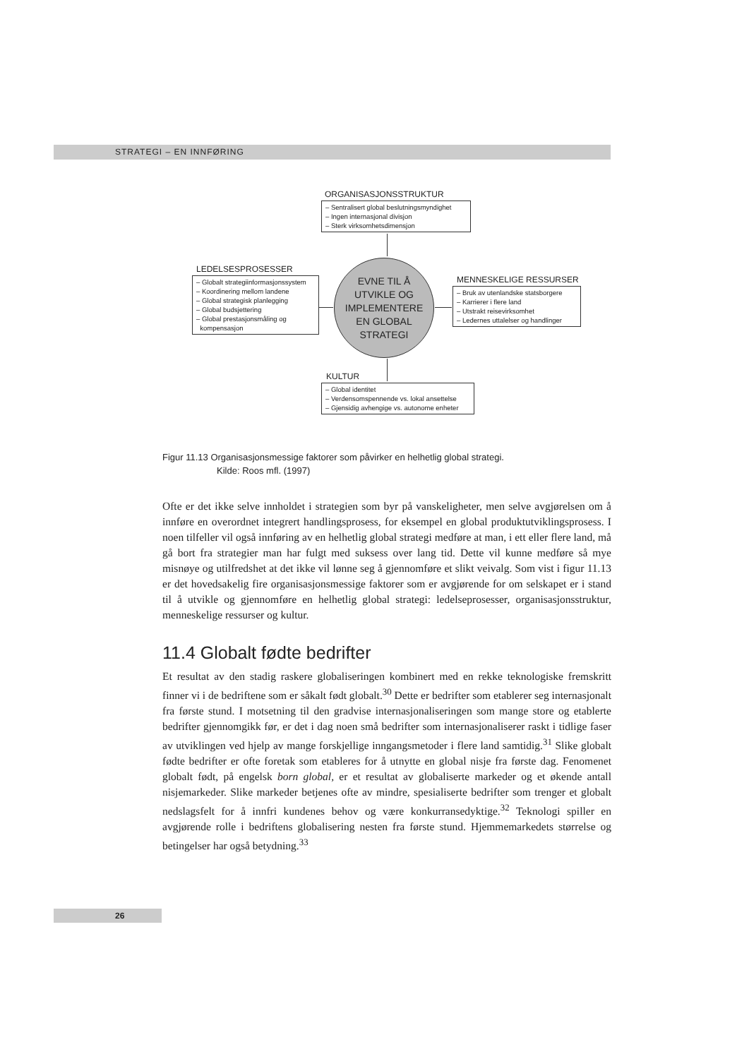STRATEGI – EN INNFØRING
ORGANISASJONSSTRUKTUR
– Sentralisert global beslutningsmyndighet
– Ingen internasjonal divisjon
– Sterk virksomhetsdimensjon
LEDELSESPROSESSER
– Globalt strategiinformasjonssystem
– Koordinering mellom landene
– Global strategisk planlegging
– Global budsjettering
– Global prestasjonsmåling og
kompensasjon
EVNE TIL Å
UTVIKLE OG
IMPLEMENTERE
EN GLOBAL
STRATEGI
MENNESKELIGE RESSURSER
– Bruk av utenlandske statsborgere
– Karrierer i flere land
– Utstrakt reisevirksomhet
– Ledernes uttalelser og handlinger
KULTUR
– Global identitet
– Verdensomspennende vs. lokal ansettelse
– Gjensidig avhengige vs. autonome enheter
Figur 11.13 Organisasjonsmessige faktorer som påvirker en helhetlig global strategi.
Kilde: Roos mfl. (1997)
Ofte er det ikke selve innholdet i strategien som byr på vanskeligheter, men selve avgjørelsen om å innføre en overordnet integrert handlingsprosess, for eksempel en global produktutviklingsprosess. I noen tilfeller vil også innføring av en helhetlig global strategi medføre at man, i ett eller flere land, må gå bort fra strategier man har fulgt med suksess over lang tid. Dette vil kunne medføre så mye misnøye og utilfredshet at det ikke vil lønne seg å gjennomføre et slikt veivalg. Som vist i figur 11.13 er det hovedsakelig fire organisasjonsmessige faktorer som er avgjørende for om selskapet er i stand til å utvikle og gjennomføre en helhetlig global strategi: ledelseprosesser, organisasjonsstruktur, menneskelige ressurser og kultur.
11.4 Globalt fødte bedrifter
Et resultat av den stadig raskere globaliseringen kombinert med en rekke teknologiske fremskritt finner vi i de bedriftene som er såkalt født globalt.<sup>30</sup> Dette er bedrifter som etablerer seg internasjonalt fra første stund. I motsetning til den gradvise internasjonaliseringen som mange store og etablerte bedrifter gjennomgikk før, er det i dag noen små bedrifter som internasjonaliserer raskt i tidlige faser av utviklingen ved hjelp av mange forskjellige inngangsmetoder i flere land samtidig.<sup>31</sup> Slike globalt fødte bedrifter er ofte foretak som etableres for å utnytte en global nisje fra første dag. Fenomenet globalt født, på engelsk born global, er et resultat av globaliserte markeder og et økende antall nisjemarkeder. Slike markeder betjenes ofte av mindre, spesialiserte bedrifter som trenger et globalt nedslagsfelt for å innfri kundenes behov og være konkurransedyktige.<sup>32</sup> Teknologi spiller en avgjørende rolle i bedriftens globalisering nesten fra første stund. Hjemmemarkedets størrelse og betingelser har også betydning.<sup>33</sup>
26